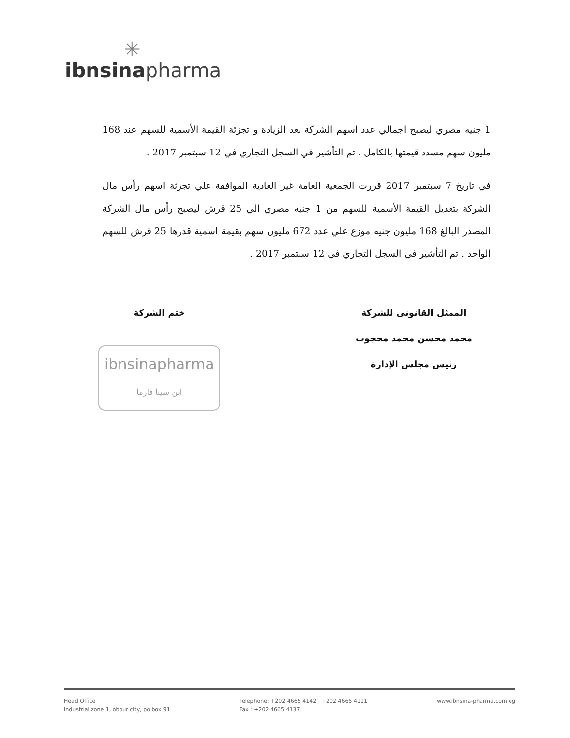✳
ibnsinapharma
1 جنيه مصري ليصبح اجمالي عدد اسهم الشركة بعد الزيادة و تجزئة القيمة الأسمية للسهم عند 168 مليون سهم مسدد قيمتها بالكامل ، تم التأشير في السجل التجاري في 12 سبتمبر 2017 .
في تاريخ 7 سبتمبر 2017 قررت الجمعية العامة غير العادية الموافقة علي تجزئة اسهم رأس مال الشركة بتعديل القيمة الأسمية للسهم من 1 جنيه مصري الي 25 قرش ليصبح رأس مال الشركة المصدر البالغ 168 مليون جنيه موزع علي عدد 672 مليون سهم بقيمة اسمية قدرها 25 قرش للسهم الواحد . تم التأشير في السجل التجاري في 12 سبتمبر 2017 .
الممثل القانونى للشركة
محمد محسن محمد محجوب
رئيس مجلس الإدارة
ختم الشركة
ibnsinapharma
ابن سينا فارما
Head Office
Industrial zone 1, obour city, po box 91
Telephone: +202 4665 4142 , +202 4665 4111
Fax : +202 4665 4137
www.ibnsina-pharma.com.eg